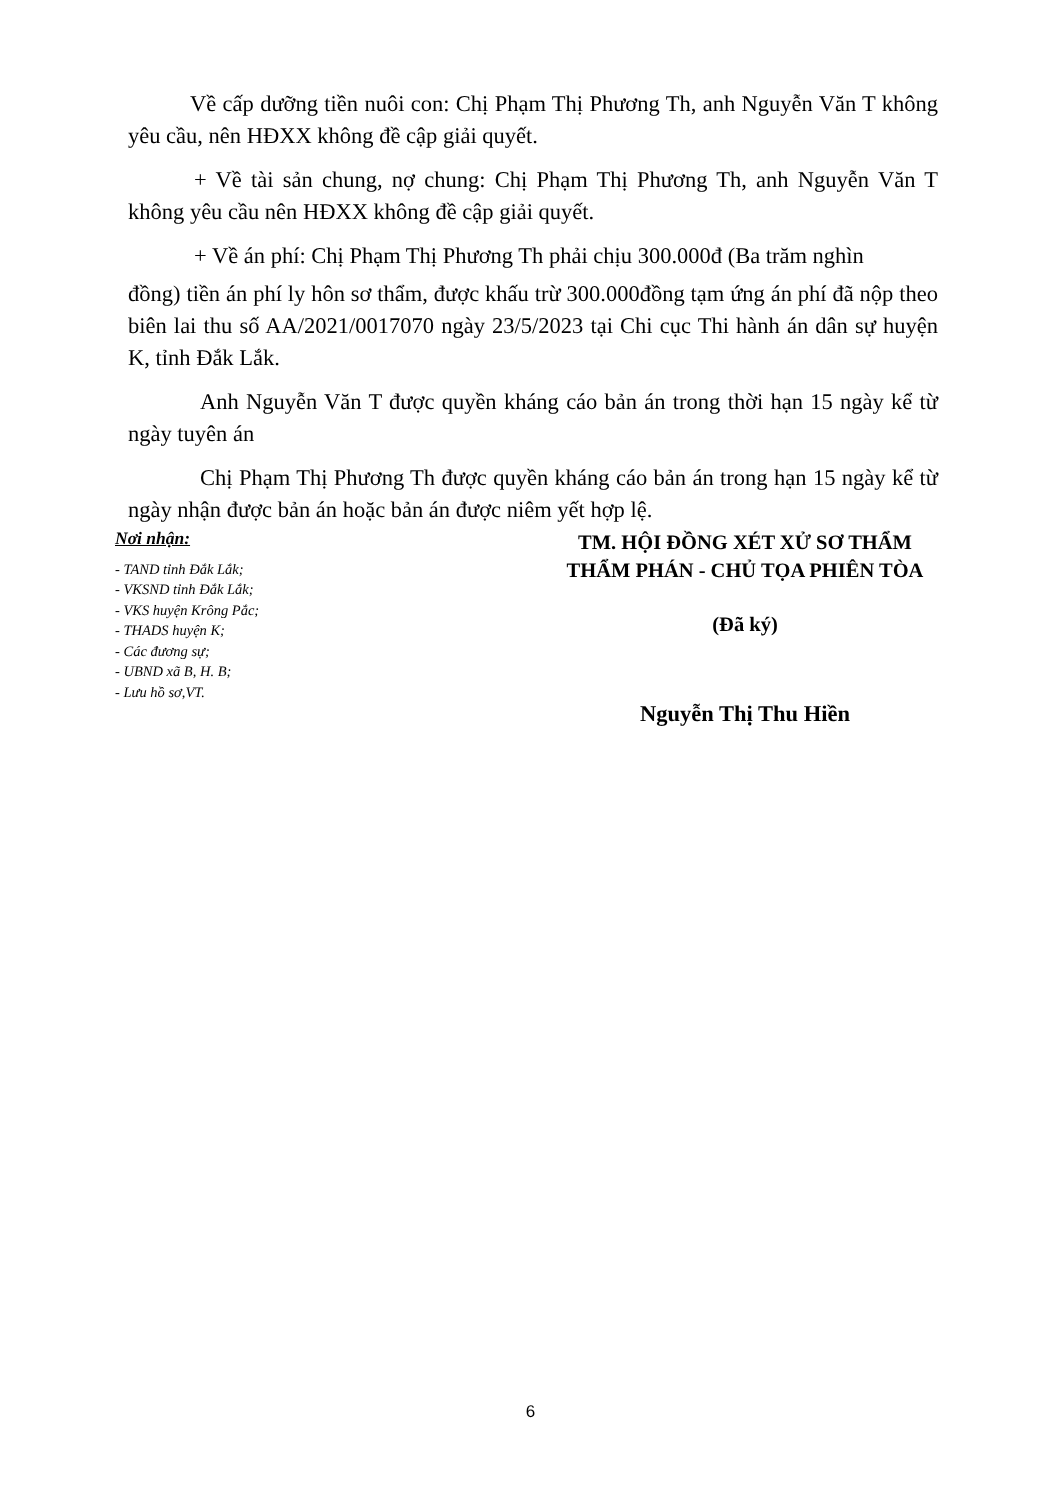Về cấp dưỡng tiền nuôi con: Chị Phạm Thị Phương Th, anh Nguyễn Văn T không yêu cầu, nên HĐXX không đề cập giải quyết.
+ Về tài sản chung, nợ chung: Chị Phạm Thị Phương Th, anh Nguyễn Văn T không yêu cầu nên HĐXX không đề cập giải quyết.
+ Về án phí: Chị Phạm Thị Phương Th phải chịu 300.000đ (Ba trăm nghìn
đồng) tiền án phí ly hôn sơ thẩm, được khấu trừ 300.000đồng tạm ứng án phí đã nộp theo biên lai thu số AA/2021/0017070 ngày 23/5/2023 tại Chi cục Thi hành án dân sự huyện K, tỉnh Đắk Lắk.
Anh Nguyễn Văn T được quyền kháng cáo bản án trong thời hạn 15 ngày kể từ ngày tuyên án
Chị Phạm Thị Phương Th được quyền kháng cáo bản án trong hạn 15 ngày kể từ ngày nhận được bản án hoặc bản án được niêm yết hợp lệ.
Nơi nhận:
- TAND tỉnh Đắk Lắk;
- VKSND tỉnh Đắk Lắk;
- VKS huyện Krông Pắc;
- THADS huyện K;
- Các đương sự;
- UBND xã B, H. B;
- Lưu hồ sơ,VT.
TM. HỘI ĐỒNG XÉT XỬ SƠ THẨM
THẨM PHÁN - CHỦ TỌA PHIÊN TÒA
(Đã ký)
Nguyễn Thị Thu Hiền
6